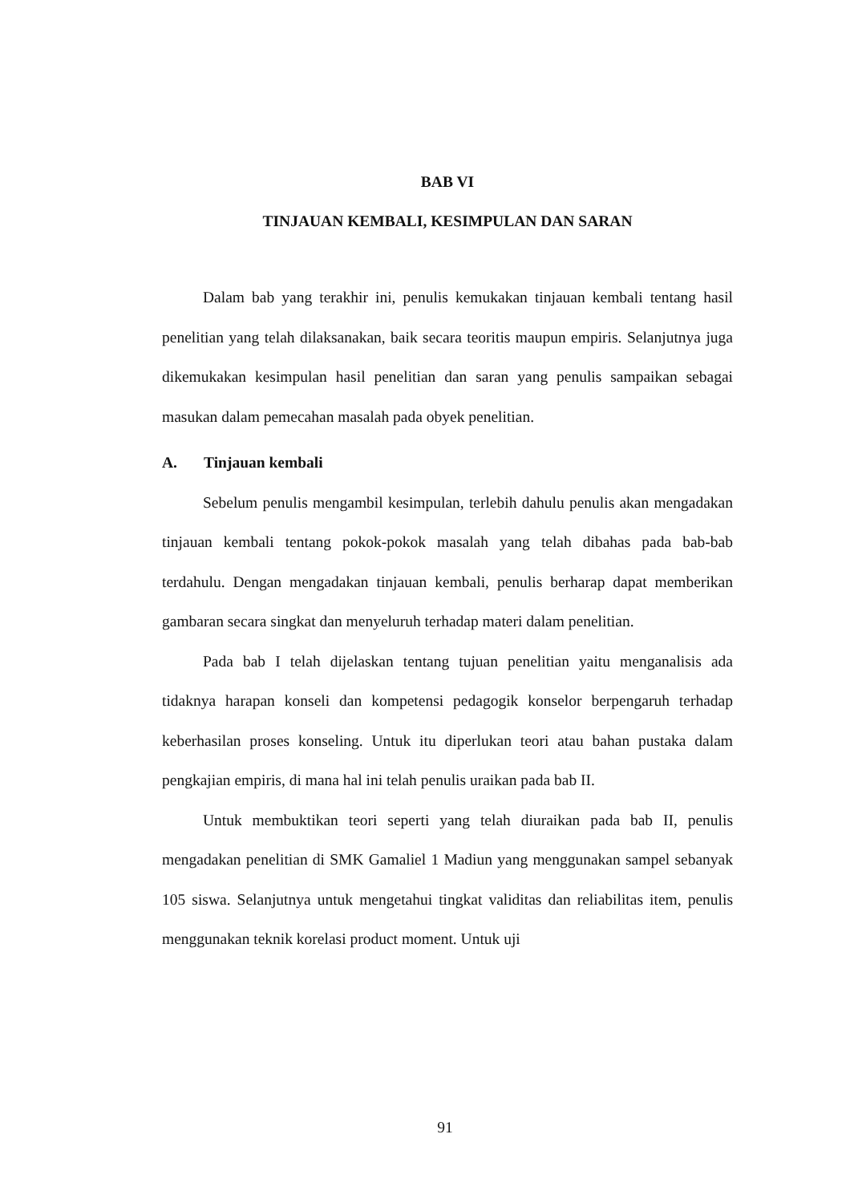BAB VI
TINJAUAN KEMBALI, KESIMPULAN DAN SARAN
Dalam bab yang terakhir ini, penulis kemukakan tinjauan kembali tentang hasil penelitian yang telah dilaksanakan, baik secara teoritis maupun empiris. Selanjutnya juga dikemukakan kesimpulan hasil penelitian dan saran yang penulis sampaikan sebagai masukan dalam pemecahan masalah pada obyek penelitian.
A. Tinjauan kembali
Sebelum penulis mengambil kesimpulan, terlebih dahulu penulis akan mengadakan tinjauan kembali tentang pokok-pokok masalah yang telah dibahas pada bab-bab terdahulu. Dengan mengadakan tinjauan kembali, penulis berharap dapat memberikan gambaran secara singkat dan menyeluruh terhadap materi dalam penelitian.
Pada bab I telah dijelaskan tentang tujuan penelitian yaitu menganalisis ada tidaknya harapan konseli dan kompetensi pedagogik konselor berpengaruh terhadap keberhasilan proses konseling. Untuk itu diperlukan teori atau bahan pustaka dalam pengkajian empiris, di mana hal ini telah penulis uraikan pada bab II.
Untuk membuktikan teori seperti yang telah diuraikan pada bab II, penulis mengadakan penelitian di SMK Gamaliel 1 Madiun yang menggunakan sampel sebanyak 105 siswa. Selanjutnya untuk mengetahui tingkat validitas dan reliabilitas item, penulis menggunakan teknik korelasi product moment. Untuk uji
91